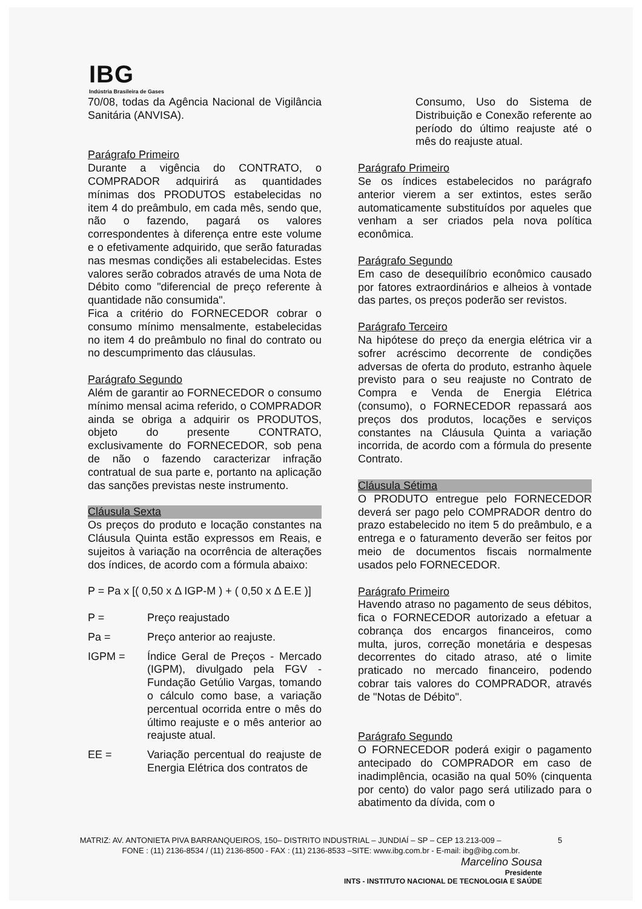IBG
Indústria Brasileira de Gases
70/08, todas da Agência Nacional de Vigilância Sanitária (ANVISA).
Parágrafo Primeiro
Durante a vigência do CONTRATO, o COMPRADOR adquirirá as quantidades mínimas dos PRODUTOS estabelecidas no item 4 do preâmbulo, em cada mês, sendo que, não o fazendo, pagará os valores correspondentes à diferença entre este volume e o efetivamente adquirido, que serão faturadas nas mesmas condições ali estabelecidas. Estes valores serão cobrados através de uma Nota de Débito como "diferencial de preço referente à quantidade não consumida".
Fica a critério do FORNECEDOR cobrar o consumo mínimo mensalmente, estabelecidas no item 4 do preâmbulo no final do contrato ou no descumprimento das cláusulas.
Parágrafo Segundo
Além de garantir ao FORNECEDOR o consumo mínimo mensal acima referido, o COMPRADOR ainda se obriga a adquirir os PRODUTOS, objeto do presente CONTRATO, exclusivamente do FORNECEDOR, sob pena de não o fazendo caracterizar infração contratual de sua parte e, portanto na aplicação das sanções previstas neste instrumento.
Cláusula Sexta
Os preços do produto e locação constantes na Cláusula Quinta estão expressos em Reais, e sujeitos à variação na ocorrência de alterações dos índices, de acordo com a fórmula abaixo:
P = Pa x [( 0,50 x Δ IGP-M ) + ( 0,50 x Δ E.E )]
P = Preço reajustado
Pa = Preço anterior ao reajuste.
IGPM = Índice Geral de Preços - Mercado (IGPM), divulgado pela FGV - Fundação Getúlio Vargas, tomando o cálculo como base, a variação percentual ocorrida entre o mês do último reajuste e o mês anterior ao reajuste atual.
EE = Variação percentual do reajuste de Energia Elétrica dos contratos de
Consumo, Uso do Sistema de Distribuição e Conexão referente ao período do último reajuste até o mês do reajuste atual.
Parágrafo Primeiro
Se os índices estabelecidos no parágrafo anterior vierem a ser extintos, estes serão automaticamente substituídos por aqueles que venham a ser criados pela nova política econômica.
Parágrafo Segundo
Em caso de desequilíbrio econômico causado por fatores extraordinários e alheios à vontade das partes, os preços poderão ser revistos.
Parágrafo Terceiro
Na hipótese do preço da energia elétrica vir a sofrer acréscimo decorrente de condições adversas de oferta do produto, estranho àquele previsto para o seu reajuste no Contrato de Compra e Venda de Energia Elétrica (consumo), o FORNECEDOR repassará aos preços dos produtos, locações e serviços constantes na Cláusula Quinta a variação incorrida, de acordo com a fórmula do presente Contrato.
Cláusula Sétima
O PRODUTO entregue pelo FORNECEDOR deverá ser pago pelo COMPRADOR dentro do prazo estabelecido no item 5 do preâmbulo, e a entrega e o faturamento deverão ser feitos por meio de documentos fiscais normalmente usados pelo FORNECEDOR.
Parágrafo Primeiro
Havendo atraso no pagamento de seus débitos, fica o FORNECEDOR autorizado a efetuar a cobrança dos encargos financeiros, como multa, juros, correção monetária e despesas decorrentes do citado atraso, até o limite praticado no mercado financeiro, podendo cobrar tais valores do COMPRADOR, através de "Notas de Débito".
Parágrafo Segundo
O FORNECEDOR poderá exigir o pagamento antecipado do COMPRADOR em caso de inadimplência, ocasião na qual 50% (cinquenta por cento) do valor pago será utilizado para o abatimento da dívida, com o
MATRIZ: AV. ANTONIETA PIVA BARRANQUEIROS, 150– DISTRITO INDUSTRIAL – JUNDIAÍ – SP – CEP 13.213-009 – 5
FONE : (11) 2136-8534 / (11) 2136-8500 - FAX : (11) 2136-8533 –SITE: www.ibg.com.br - E-mail: ibg@ibg.com.br.
Marcelino Sousa
Presidente
INTS - INSTITUTO NACIONAL DE TECNOLOGIA E SAÚDE